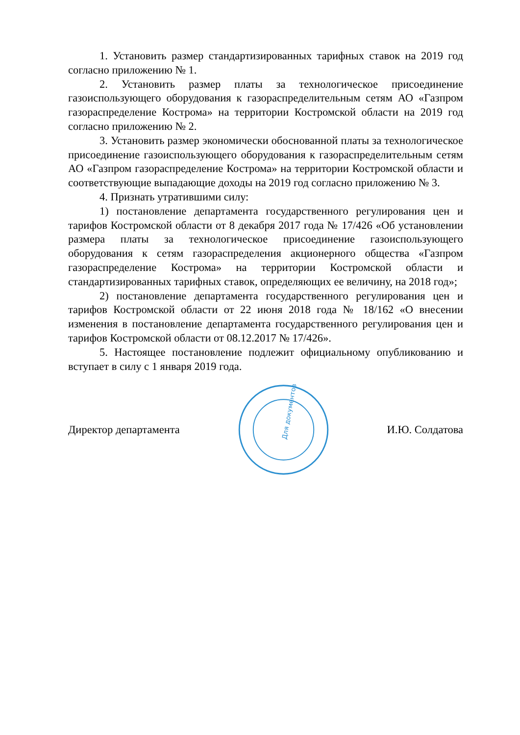1. Установить размер стандартизированных тарифных ставок на 2019 год согласно приложению № 1.
2. Установить размер платы за технологическое присоединение газоиспользующего оборудования к газораспределительным сетям АО «Газпром газораспределение Кострома» на территории Костромской области на 2019 год согласно приложению № 2.
3. Установить размер экономически обоснованной платы за технологическое присоединение газоиспользующего оборудования к газораспределительным сетям АО «Газпром газораспределение Кострома» на территории Костромской области и соответствующие выпадающие доходы на 2019 год согласно приложению № 3.
4. Признать утратившими силу:
1) постановление департамента государственного регулирования цен и тарифов Костромской области от 8 декабря 2017 года № 17/426 «Об установлении размера платы за технологическое присоединение газоиспользующего оборудования к сетям газораспределения акционерного общества «Газпром газораспределение Кострома» на территории Костромской области и стандартизированных тарифных ставок, определяющих ее величину, на 2018 год»;
2) постановление департамента государственного регулирования цен и тарифов Костромской области от 22 июня 2018 года № 18/162 «О внесении изменения в постановление департамента государственного регулирования цен и тарифов Костромской области от 08.12.2017 № 17/426».
5. Настоящее постановление подлежит официальному опубликованию и вступает в силу с 1 января 2019 года.
Директор департамента
Для документов
И.Ю. Солдатова